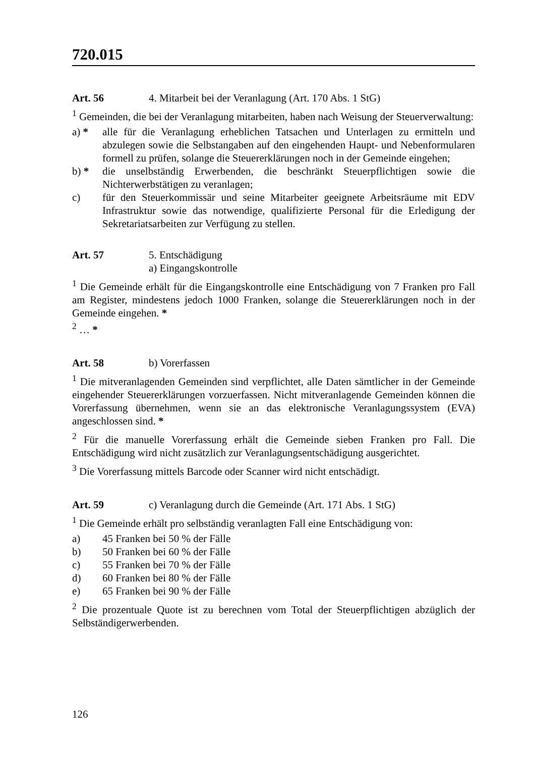720.015
Art. 56 4. Mitarbeit bei der Veranlagung (Art. 170 Abs. 1 StG)
<sup>1</sup> Gemeinden, die bei der Veranlagung mitarbeiten, haben nach Weisung der Steuerverwaltung:
a) * alle für die Veranlagung erheblichen Tatsachen und Unterlagen zu ermitteln und abzulegen sowie die Selbstangaben auf den eingehenden Haupt- und Nebenformularen formell zu prüfen, solange die Steuererklärungen noch in der Gemeinde eingehen;
b) * die unselbständig Erwerbenden, die beschränkt Steuerpflichtigen sowie die Nichterwerbstätigen zu veranlagen;
c) für den Steuerkommissär und seine Mitarbeiter geeignete Arbeitsräume mit EDV Infrastruktur sowie das notwendige, qualifizierte Personal für die Erledigung der Sekretariatsarbeiten zur Verfügung zu stellen.
Art. 57 5. Entschädigung
a) Eingangskontrolle
<sup>1</sup> Die Gemeinde erhält für die Eingangskontrolle eine Entschädigung von 7 Franken pro Fall am Register, mindestens jedoch 1000 Franken, solange die Steuererklärungen noch in der Gemeinde eingehen. *
<sup>2</sup> … *
Art. 58 b) Vorerfassen
<sup>1</sup> Die mitveranlagenden Gemeinden sind verpflichtet, alle Daten sämtlicher in der Gemeinde eingehender Steuererklärungen vorzuerfassen. Nicht mitveranlagende Gemeinden können die Vorerfassung übernehmen, wenn sie an das elektronische Veranlagungssystem (EVA) angeschlossen sind. *
<sup>2</sup> Für die manuelle Vorerfassung erhält die Gemeinde sieben Franken pro Fall. Die Entschädigung wird nicht zusätzlich zur Veranlagungsentschädigung ausgerichtet.
<sup>3</sup> Die Vorerfassung mittels Barcode oder Scanner wird nicht entschädigt.
Art. 59 c) Veranlagung durch die Gemeinde (Art. 171 Abs. 1 StG)
<sup>1</sup> Die Gemeinde erhält pro selbständig veranlagten Fall eine Entschädigung von:
a) 45 Franken bei 50 % der Fälle
b) 50 Franken bei 60 % der Fälle
c) 55 Franken bei 70 % der Fälle
d) 60 Franken bei 80 % der Fälle
e) 65 Franken bei 90 % der Fälle
<sup>2</sup> Die prozentuale Quote ist zu berechnen vom Total der Steuerpflichtigen abzüglich der Selbständigerwerbenden.
126